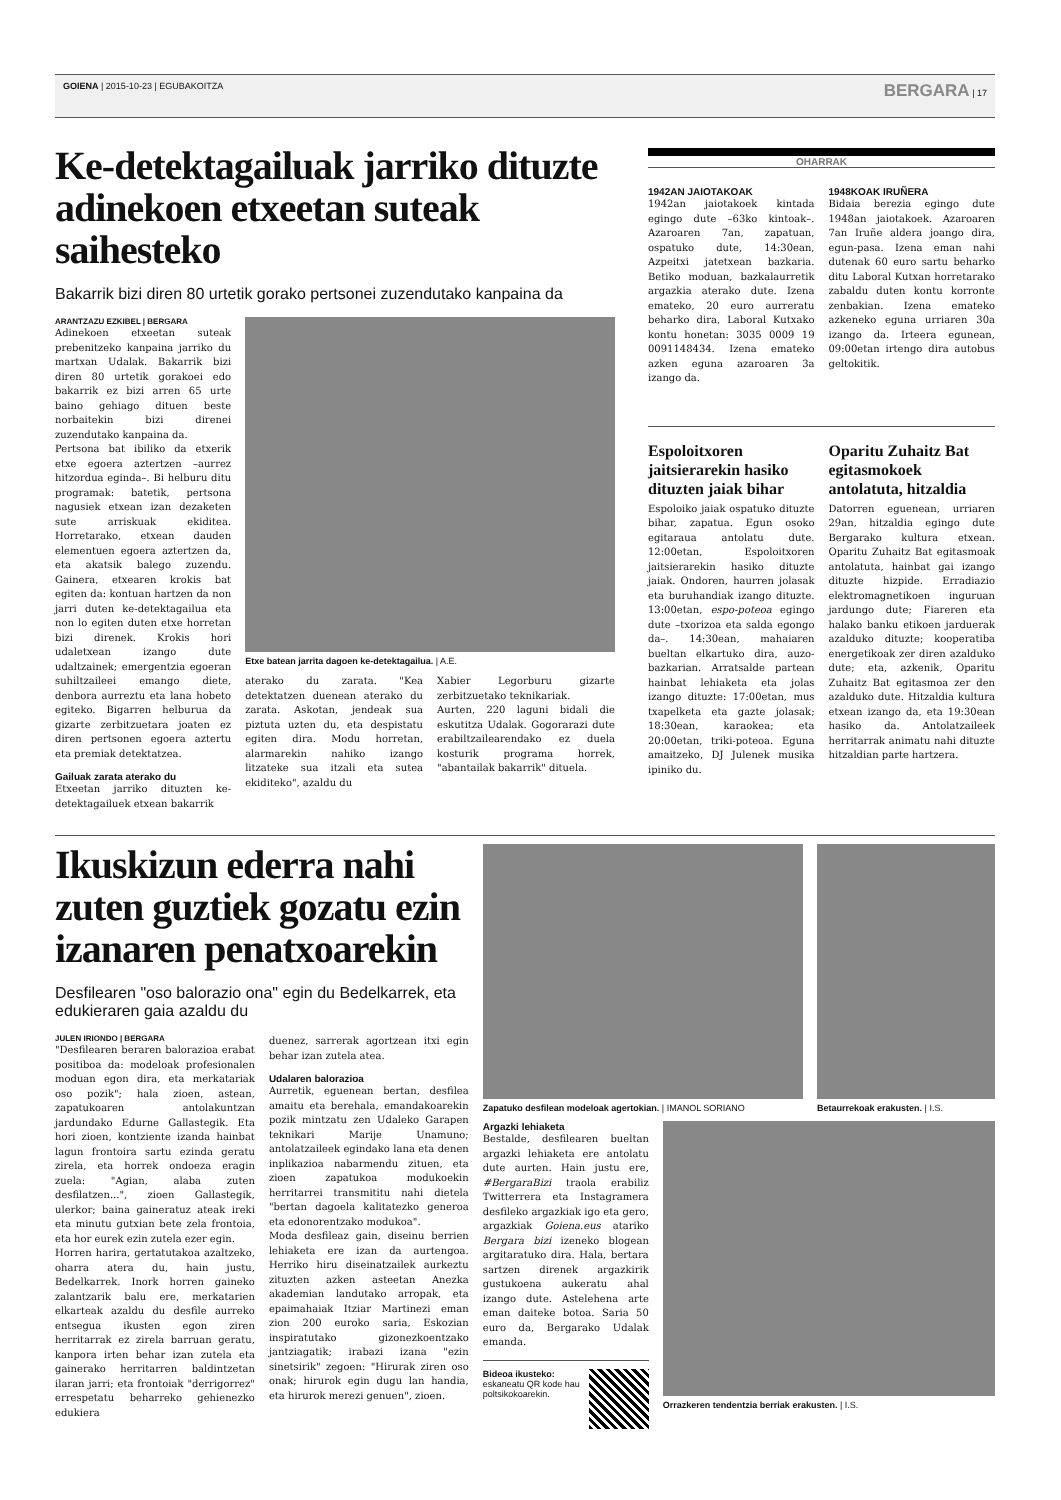GOIENA | 2015-10-23 | EGUBAKOITZA BERGARA | 17
Ke-detektagailuak jarriko dituzte adinekoen etxeetan suteak saihesteko
Bakarrik bizi diren 80 urtetik gorako pertsonei zuzendutako kanpaina da
ARANTZAZU EZKIBEL | BERGARA
Adinekoen etxeetan suteak prebenitzeko kanpaina jarriko du martxan Udalak. Bakarrik bizi diren 80 urtetik gorakoei edo bakarrik ez bizi arren 65 urte baino gehiago dituen beste norbaitekin bizi direnei zuzendutako kanpaina da.
Pertsona bat ibiliko da etxerik etxe egoera aztertzen –aurrez hitzordua eginda–. Bi helburu ditu programak: batetik, pertsona nagusiek etxean izan dezaketen sute arriskuak ekiditea. Horretarako, etxean dauden elementuen egoera aztertzen da, eta akatsik balego zuzendu. Gainera, etxearen krokis bat egiten da: kontuan hartzen da non jarri duten ke-detektagailua eta non lo egiten duten etxe horretan bizi direnek. Krokis hori udaletxean izango dute udaltzainek; emergentzia egoeran suhiltzaileei emango diete, denbora aurreztu eta lana hobeto egiteko. Bigarren helburua da gizarte zerbitzuetara joaten ez diren pertsonen egoera aztertu eta premiak detektatzea.
Gailuak zarata aterako du
Etxeetan jarriko dituzten ke-detektagailuek etxean bakarrik
Etxe batean jarrita dagoen ke-detektagailua. | A.E.
aterako du zarata. "Kea detektatzen duenean aterako du zarata. Askotan, jendeak sua piztuta uzten du, eta despistatu egiten dira. Modu horretan, alarmarekin nahiko izango litzateke sua itzali eta sutea ekiditeko", azaldu du
Xabier Legorburu gizarte zerbitzuetako teknikariak.
Aurten, 220 laguni bidali die eskutitza Udalak. Gogorarazi dute erabiltzailearendako ez duela kosturik programa horrek, "abantailak bakarrik" dituela.
OHARRAK
1942AN JAIOTAKOAK
1942an jaiotakoek kintada egingo dute –63ko kintoak–. Azaroaren 7an, zapatuan, ospatuko dute, 14:30ean, Azpeitxi jatetxean bazkaria. Betiko moduan, bazkalaurretik argazkia aterako dute. Izena emateko, 20 euro aurreratu beharko dira, Laboral Kutxako kontu honetan: 3035 0009 19 0091148434. Izena emateko azken eguna azaroaren 3a izango da.
1948KOAK IRUÑERA
Bidaia berezia egingo dute 1948an jaiotakoek. Azaroaren 7an Iruñe aldera joango dira, egun-pasa. Izena eman nahi dutenak 60 euro sartu beharko ditu Laboral Kutxan horretarako zabaldu duten kontu korronte zenbakian. Izena emateko azkeneko eguna urriaren 30a izango da. Irteera egunean, 09:00etan irtengo dira autobus geltokitik.
Espoloitxoren jaitsierarekin hasiko dituzten jaiak bihar
Espoloiko jaiak ospatuko dituzte bihar, zapatua. Egun osoko egitaraua antolatu dute. 12:00etan, Espoloitxoren jaitsierarekin hasiko dituzte jaiak. Ondoren, haurren jolasak eta buruhandiak izango dituzte. 13:00etan, espo-poteoa egingo dute –txorizoa eta salda egongo da–. 14:30ean, mahaiaren bueltan elkartuko dira, auzo-bazkarian. Arratsalde partean hainbat lehiaketa eta jolas izango dituzte: 17:00etan, mus txapelketa eta gazte jolasak; 18:30ean, karaokea; eta 20:00etan, triki-poteoa. Eguna amaitzeko, DJ Julenek musika ipiniko du.
Oparitu Zuhaitz Bat egitasmokoek antolatuta, hitzaldia
Datorren eguenean, urriaren 29an, hitzaldia egingo dute Bergarako kultura etxean. Oparitu Zuhaitz Bat egitasmoak antolatuta, hainbat gai izango dituzte hizpide. Erradiazio elektromagnetikoen inguruan jardungo dute; Fiareren eta halako banku etikoen jarduerak azalduko dituzte; kooperatiba energetikoak zer diren azalduko dute; eta, azkenik, Oparitu Zuhaitz Bat egitasmoa zer den azalduko dute. Hitzaldia kultura etxean izango da, eta 19:30ean hasiko da. Antolatzaileek herritarrak animatu nahi dituzte hitzaldian parte hartzera.
Ikuskizun ederra nahi zuten guztiek gozatu ezin izanaren penatxoarekin
Desfilearen "oso balorazio ona" egin du Bedelkarrek, eta edukieraren gaia azaldu du
JULEN IRIONDO | BERGARA
"Desfilearen beraren balorazioa erabat positiboa da: modeloak profesionalen moduan egon dira, eta merkatariak oso pozik"; hala zioen, astean, zapatukoaren antolakuntzan jardundako Edurne Gallastegik. Eta hori zioen, kontziente izanda hainbat lagun frontoira sartu ezinda geratu zirela, eta horrek ondoeza eragin zuela: "Agian, alaba zuten desfilatzen...", zioen Gallastegik, ulerkor; baina gaineratuz ateak ireki eta minutu gutxian bete zela frontoia, eta hor eurek ezin zutela ezer egin.
Horren harira, gertatutakoa azaltzeko, oharra atera du, hain justu, Bedelkarrek. Inork horren gaineko zalantzarik balu ere, merkatarien elkarteak azaldu du desfile aurreko entsegua ikusten egon ziren herritarrak ez zirela barruan geratu, kanpora irten behar izan zutela eta gainerako herritarren baldintzetan ilaran jarri; eta frontoiak "derrigorrez" errespetatu beharreko gehienezko edukiera
duenez, sarrerak agortzean itxi egin behar izan zutela atea.
Udalaren balorazioa
Aurretik, eguenean bertan, desfilea amaitu eta berehala, emandakoarekin pozik mintzatu zen Udaleko Garapen teknikari Marije Unamuno; antolatzaileek egindako lana eta denen inplikazioa nabarmendu zituen, eta zioen zapatukoa modukoekin herritarrei transmititu nahi dietela "bertan dagoela kalitatezko generoa eta edonorentzako modukoa".
Moda desfileaz gain, diseinu berrien lehiaketa ere izan da aurtengoa. Herriko hiru diseinatzailek aurkeztu zituzten azken asteetan Anezka akademian landutako arropak, eta epaimahaiak Itziar Martinezi eman zion 200 euroko saria, Eskozian inspiratutako gizonezkoentzako jantziagatik; irabazi izana "ezin sinetsirik" zegoen: "Hirurak ziren oso onak; hirurok egin dugu lan handia, eta hirurok merezi genuen", zioen.
Zapatuko desfilean modeloak agertokian. | IMANOL SORIANO
Betaurrekoak erakusten. | I.S.
Argazki lehiaketa
Bestalde, desfilearen bueltan argazki lehiaketa ere antolatu dute aurten. Hain justu ere, #BergaraBizi traola erabiliz Twitterrera eta Instagramera desfileko argazkiak igo eta gero, argazkiak Goiena.eus atariko Bergara bizi izeneko blogean argitaratuko dira. Hala, bertara sartzen direnek argazkirik gustukoena aukeratu ahal izango dute. Astelehena arte eman daiteke botoa. Saria 50 euro da, Bergarako Udalak emanda.
Bideoa ikusteko:
eskaneatu QR kode hau poltsikokoarekin.
Orrazkeren tendentzia berriak erakusten. | I.S.